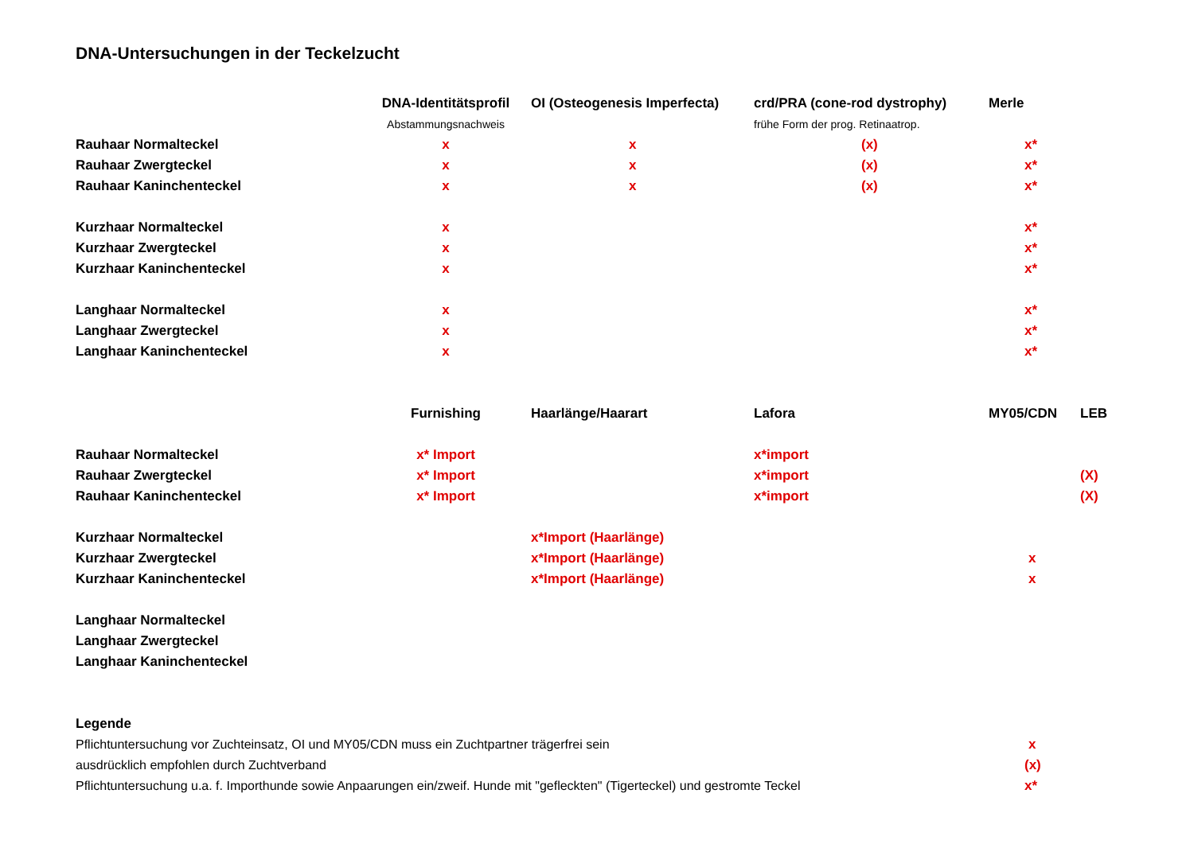DNA-Untersuchungen in der Teckelzucht
| | DNA-Identitätsprofil | OI (Osteogenesis Imperfecta) | crd/PRA (cone-rod dystrophy) | Merle | |
| --- | --- | --- | --- | --- | --- |
| | Abstammungsnachweis | | frühe Form der prog. Retinaatrop. | | |
| Rauhaar Normalteckel | x | x | (x) | x* | |
| Rauhaar Zwergteckel | x | x | (x) | x* | |
| Rauhaar Kaninchenteckel | x | x | (x) | x* | |
| Kurzhaar Normalteckel | x | | | x* | |
| Kurzhaar Zwergteckel | x | | | x* | |
| Kurzhaar Kaninchenteckel | x | | | x* | |
| Langhaar Normalteckel | x | | | x* | |
| Langhaar Zwergteckel | x | | | x* | |
| Langhaar Kaninchenteckel | x | | | x* | |
| | Furnishing | Haarlänge/Haarart | Lafora | MY05/CDN | LEB |
| Rauhaar Normalteckel | x* Import | | x*import | | |
| Rauhaar Zwergteckel | x* Import | | x*import | | (X) |
| Rauhaar Kaninchenteckel | x* Import | | x*import | | (X) |
| Kurzhaar Normalteckel | | x*Import (Haarlänge) | | | |
| Kurzhaar Zwergteckel | | x*Import (Haarlänge) | | x | |
| Kurzhaar Kaninchenteckel | | x*Import (Haarlänge) | | x | |
| Langhaar Normalteckel | | | | | |
| Langhaar Zwergteckel | | | | | |
| Langhaar Kaninchenteckel | | | | | |
| Legende | | | | | |
| Pflichtuntersuchung vor Zuchteinsatz, OI und MY05/CDN muss ein Zuchtpartner trägerfrei sein | | | | x | |
| ausdrücklich empfohlen durch Zuchtverband | | | | (x) | |
| Pflichtuntersuchung u.a. f. Importhunde sowie Anpaarungen ein/zweif. Hunde mit "gefleckten" (Tigerteckel) und gestromte Teckel | | | | x* | |